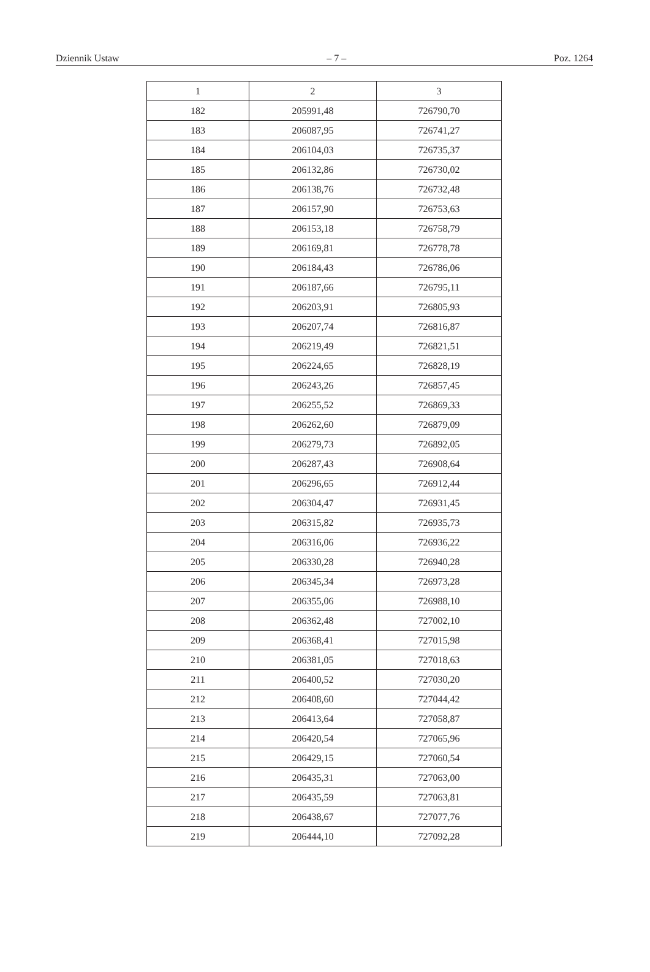Dziennik Ustaw – 7 – Poz. 1264
| 1 | 2 | 3 |
| --- | --- | --- |
| 182 | 205991,48 | 726790,70 |
| 183 | 206087,95 | 726741,27 |
| 184 | 206104,03 | 726735,37 |
| 185 | 206132,86 | 726730,02 |
| 186 | 206138,76 | 726732,48 |
| 187 | 206157,90 | 726753,63 |
| 188 | 206153,18 | 726758,79 |
| 189 | 206169,81 | 726778,78 |
| 190 | 206184,43 | 726786,06 |
| 191 | 206187,66 | 726795,11 |
| 192 | 206203,91 | 726805,93 |
| 193 | 206207,74 | 726816,87 |
| 194 | 206219,49 | 726821,51 |
| 195 | 206224,65 | 726828,19 |
| 196 | 206243,26 | 726857,45 |
| 197 | 206255,52 | 726869,33 |
| 198 | 206262,60 | 726879,09 |
| 199 | 206279,73 | 726892,05 |
| 200 | 206287,43 | 726908,64 |
| 201 | 206296,65 | 726912,44 |
| 202 | 206304,47 | 726931,45 |
| 203 | 206315,82 | 726935,73 |
| 204 | 206316,06 | 726936,22 |
| 205 | 206330,28 | 726940,28 |
| 206 | 206345,34 | 726973,28 |
| 207 | 206355,06 | 726988,10 |
| 208 | 206362,48 | 727002,10 |
| 209 | 206368,41 | 727015,98 |
| 210 | 206381,05 | 727018,63 |
| 211 | 206400,52 | 727030,20 |
| 212 | 206408,60 | 727044,42 |
| 213 | 206413,64 | 727058,87 |
| 214 | 206420,54 | 727065,96 |
| 215 | 206429,15 | 727060,54 |
| 216 | 206435,31 | 727063,00 |
| 217 | 206435,59 | 727063,81 |
| 218 | 206438,67 | 727077,76 |
| 219 | 206444,10 | 727092,28 |